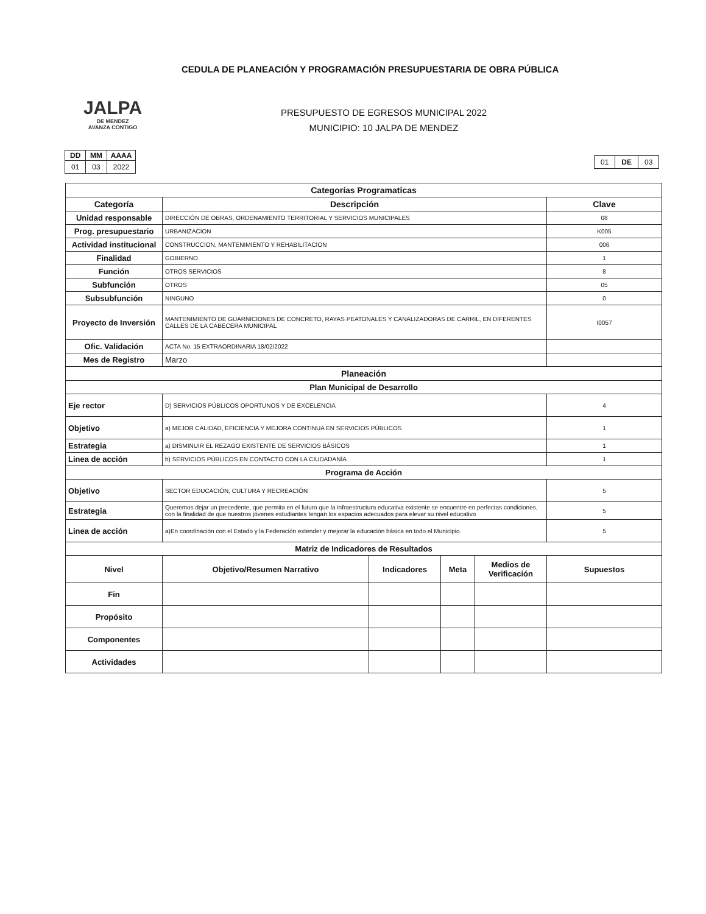CEDULA DE PLANEACIÓN Y PROGRAMACIÓN PRESUPUESTARIA DE OBRA PÚBLICA
JALPA
DE MENDEZ
AVANZA CONTIGO
PRESUPUESTO DE EGRESOS MUNICIPAL 2022
MUNICIPIO: 10 JALPA DE MENDEZ
| DD | MM | AAAA |
| --- | --- | --- |
| 01 | 03 | 2022 |
| 01 | DE | 03 |
| Categorías Programaticas | | | | | |
| Categoría | Descripción | | | | Clave |
| Unidad responsable | DIRECCIÓN DE OBRAS, ORDENAMIENTO TERRITORIAL Y SERVICIOS MUNICIPALES | | | | 08 |
| Prog. presupuestario | URBANIZACION | | | | K005 |
| Actividad institucional | CONSTRUCCION, MANTENIMIENTO Y REHABILITACION | | | | 006 |
| Finalidad | GOBIERNO | | | | 1 |
| Función | OTROS SERVICIOS | | | | 8 |
| Subfunción | OTROS | | | | 05 |
| Subsubfunción | NINGUNO | | | | 0 |
| Proyecto de Inversión | MANTENIMIENTO DE GUARNICIONES DE CONCRETO, RAYAS PEATONALES Y CANALIZADORAS DE CARRIL, EN DIFERENTES CALLES DE LA CABECERA MUNICIPAL | | | | I0057 |
| Ofic. Validación | ACTA No. 15 EXTRAORDINARIA 18/02/2022 | | | | |
| Mes de Registro | Marzo | | | | |
| Planeación | | | | | |
| Plan Municipal de Desarrollo | | | | | |
| Eje rector | D) SERVICIOS PÚBLICOS OPORTUNOS Y DE EXCELENCIA | | | | 4 |
| Objetivo | a) MEJOR CALIDAD, EFICIENCIA Y MEJORA CONTINUA EN SERVICIOS PÚBLICOS | | | | 1 |
| Estrategia | a) DISMINUIR EL REZAGO EXISTENTE DE SERVICIOS BÁSICOS | | | | 1 |
| Linea de acción | b) SERVICIOS PÚBLICOS EN CONTACTO CON LA CIUDADANÍA | | | | 1 |
| Programa de Acción | | | | | |
| Objetivo | SECTOR EDUCACIÓN, CULTURA Y RECREACIÓN | | | | 5 |
| Estrategia | Queremos dejar un precedente, que permita en el futuro que la infraestructura educativa existente se encuentre en perfectas condiciones, con la finalidad de que nuestros jóvenes estudiantes tengan los espacios adecuados para elevar su nivel educativo | | | | 5 |
| Linea de acción | a)En coordinación con el Estado y la Federación extender y mejorar la educación básica en todo el Municipio. | | | | 5 |
| Matriz de Indicadores de Resultados | | | | | |
| Nivel | Objetivo/Resumen Narrativo | Indicadores | Meta | Medios de Verificación | Supuestos |
| Fin | | | | | |
| Propósito | | | | | |
| Componentes | | | | | |
| Actividades | | | | | |